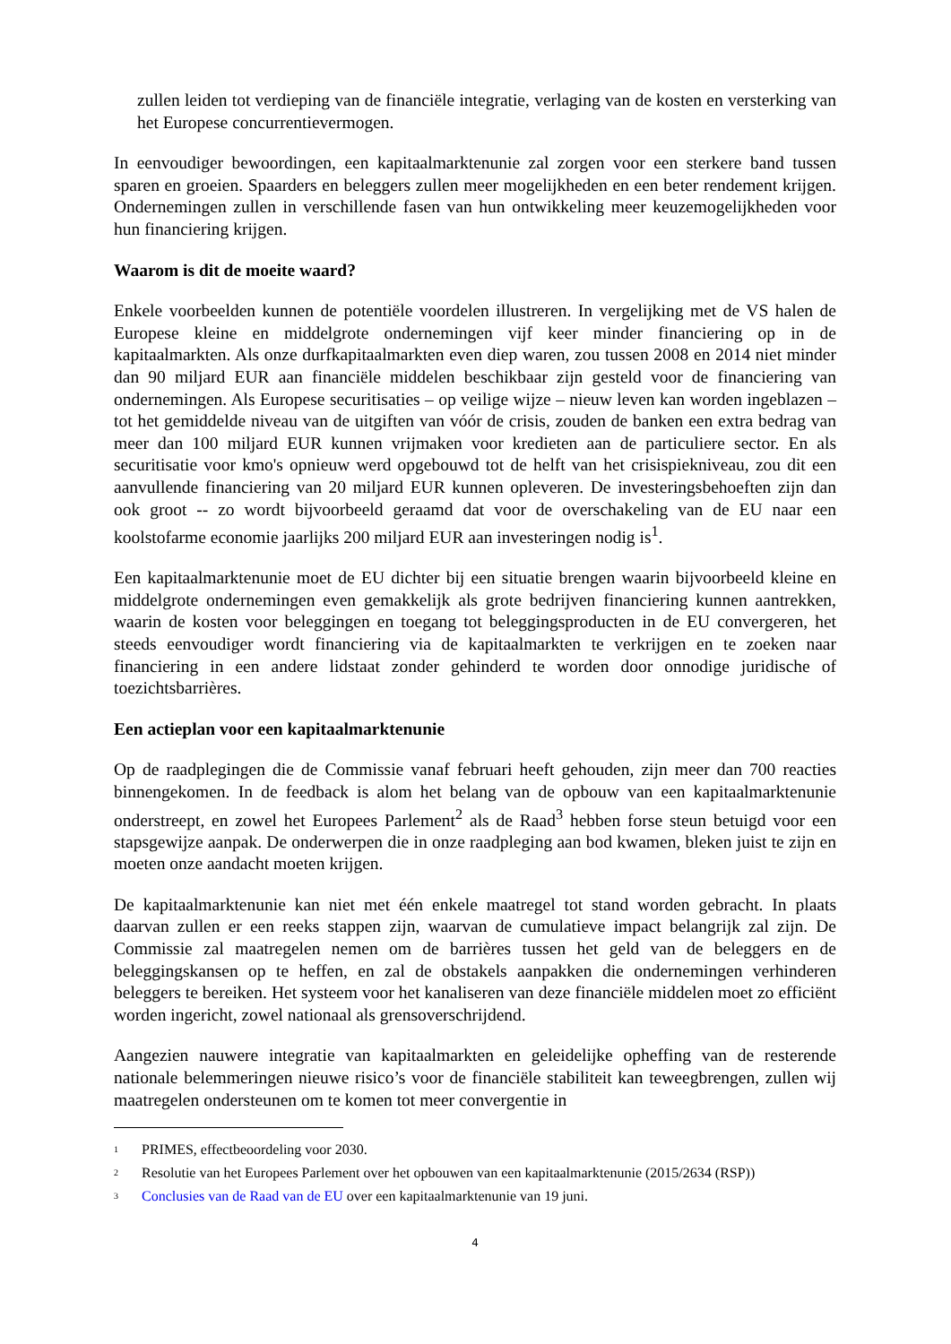zullen leiden tot verdieping van de financiële integratie, verlaging van de kosten en versterking van het Europese concurrentievermogen.
In eenvoudiger bewoordingen, een kapitaalmarktenunie zal zorgen voor een sterkere band tussen sparen en groeien. Spaarders en beleggers zullen meer mogelijkheden en een beter rendement krijgen. Ondernemingen zullen in verschillende fasen van hun ontwikkeling meer keuzemogelijkheden voor hun financiering krijgen.
Waarom is dit de moeite waard?
Enkele voorbeelden kunnen de potentiële voordelen illustreren. In vergelijking met de VS halen de Europese kleine en middelgrote ondernemingen vijf keer minder financiering op in de kapitaalmarkten. Als onze durfkapitaalmarkten even diep waren, zou tussen 2008 en 2014 niet minder dan 90 miljard EUR aan financiële middelen beschikbaar zijn gesteld voor de financiering van ondernemingen. Als Europese securitisaties – op veilige wijze – nieuw leven kan worden ingeblazen – tot het gemiddelde niveau van de uitgiften van vóór de crisis, zouden de banken een extra bedrag van meer dan 100 miljard EUR kunnen vrijmaken voor kredieten aan de particuliere sector. En als securitisatie voor kmo's opnieuw werd opgebouwd tot de helft van het crisispiekniveau, zou dit een aanvullende financiering van 20 miljard EUR kunnen opleveren. De investeringsbehoeften zijn dan ook groot -- zo wordt bijvoorbeeld geraamd dat voor de overschakeling van de EU naar een koolstofarme economie jaarlijks 200 miljard EUR aan investeringen nodig is<sup>1</sup>.
Een kapitaalmarktenunie moet de EU dichter bij een situatie brengen waarin bijvoorbeeld kleine en middelgrote ondernemingen even gemakkelijk als grote bedrijven financiering kunnen aantrekken, waarin de kosten voor beleggingen en toegang tot beleggingsproducten in de EU convergeren, het steeds eenvoudiger wordt financiering via de kapitaalmarkten te verkrijgen en te zoeken naar financiering in een andere lidstaat zonder gehinderd te worden door onnodige juridische of toezichtsbarrières.
Een actieplan voor een kapitaalmarktenunie
Op de raadplegingen die de Commissie vanaf februari heeft gehouden, zijn meer dan 700 reacties binnengekomen. In de feedback is alom het belang van de opbouw van een kapitaalmarktenunie onderstreept, en zowel het Europees Parlement<sup>2</sup> als de Raad<sup>3</sup> hebben forse steun betuigd voor een stapsgewijze aanpak. De onderwerpen die in onze raadpleging aan bod kwamen, bleken juist te zijn en moeten onze aandacht moeten krijgen.
De kapitaalmarktenunie kan niet met één enkele maatregel tot stand worden gebracht. In plaats daarvan zullen er een reeks stappen zijn, waarvan de cumulatieve impact belangrijk zal zijn. De Commissie zal maatregelen nemen om de barrières tussen het geld van de beleggers en de beleggingskansen op te heffen, en zal de obstakels aanpakken die ondernemingen verhinderen beleggers te bereiken. Het systeem voor het kanaliseren van deze financiële middelen moet zo efficiënt worden ingericht, zowel nationaal als grensoverschrijdend.
Aangezien nauwere integratie van kapitaalmarkten en geleidelijke opheffing van de resterende nationale belemmeringen nieuwe risico’s voor de financiële stabiliteit kan teweegbrengen, zullen wij maatregelen ondersteunen om te komen tot meer convergentie in
<sup>1</sup> PRIMES, effectbeoordeling voor 2030.
<sup>2</sup> Resolutie van het Europees Parlement over het opbouwen van een kapitaalmarktenunie (2015/2634 (RSP))
<sup>3</sup> Conclusies van de Raad van de EU over een kapitaalmarktenunie van 19 juni.
4